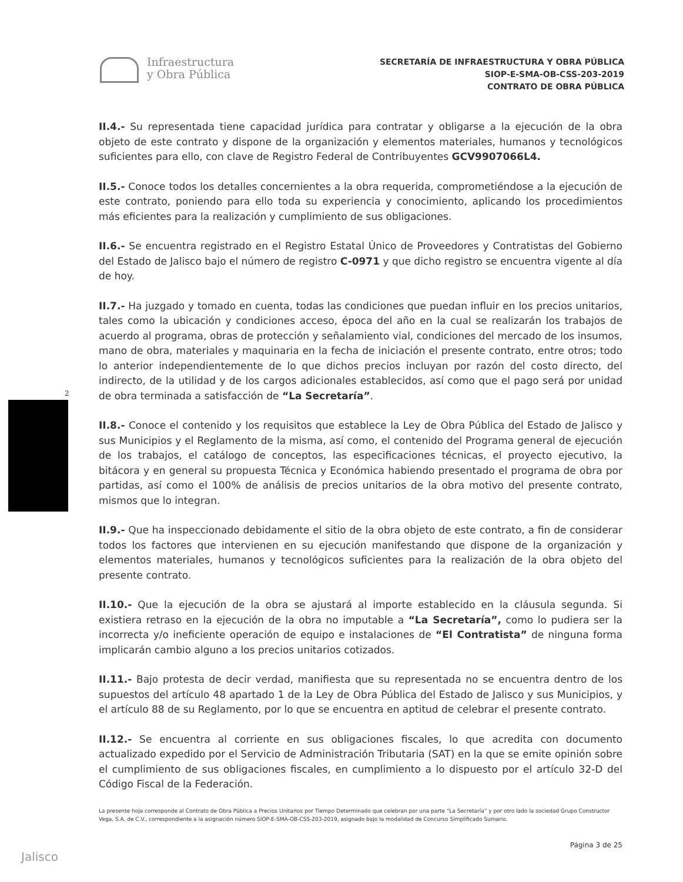Infraestructura
y Obra Pública
SECRETARÍA DE INFRAESTRUCTURA Y OBRA PÚBLICA
SIOP-E-SMA-OB-CSS-203-2019
CONTRATO DE OBRA PÚBLICA
2
II.4.- Su representada tiene capacidad jurídica para contratar y obligarse a la ejecución de la obra objeto de este contrato y dispone de la organización y elementos materiales, humanos y tecnológicos suficientes para ello, con clave de Registro Federal de Contribuyentes GCV9907066L4.
II.5.- Conoce todos los detalles concernientes a la obra requerida, comprometiéndose a la ejecución de este contrato, poniendo para ello toda su experiencia y conocimiento, aplicando los procedimientos más eficientes para la realización y cumplimiento de sus obligaciones.
II.6.- Se encuentra registrado en el Registro Estatal Único de Proveedores y Contratistas del Gobierno del Estado de Jalisco bajo el número de registro C-0971 y que dicho registro se encuentra vigente al día de hoy.
II.7.- Ha juzgado y tomado en cuenta, todas las condiciones que puedan influir en los precios unitarios, tales como la ubicación y condiciones acceso, época del año en la cual se realizarán los trabajos de acuerdo al programa, obras de protección y señalamiento vial, condiciones del mercado de los insumos, mano de obra, materiales y maquinaria en la fecha de iniciación el presente contrato, entre otros; todo lo anterior independientemente de lo que dichos precios incluyan por razón del costo directo, del indirecto, de la utilidad y de los cargos adicionales establecidos, así como que el pago será por unidad de obra terminada a satisfacción de “La Secretaría”.
II.8.- Conoce el contenido y los requisitos que establece la Ley de Obra Pública del Estado de Jalisco y sus Municipios y el Reglamento de la misma, así como, el contenido del Programa general de ejecución de los trabajos, el catálogo de conceptos, las especificaciones técnicas, el proyecto ejecutivo, la bitácora y en general su propuesta Técnica y Económica habiendo presentado el programa de obra por partidas, así como el 100% de análisis de precios unitarios de la obra motivo del presente contrato, mismos que lo integran.
II.9.- Que ha inspeccionado debidamente el sitio de la obra objeto de este contrato, a fin de considerar todos los factores que intervienen en su ejecución manifestando que dispone de la organización y elementos materiales, humanos y tecnológicos suficientes para la realización de la obra objeto del presente contrato.
II.10.- Que la ejecución de la obra se ajustará al importe establecido en la cláusula segunda. Si existiera retraso en la ejecución de la obra no imputable a “La Secretaría”, como lo pudiera ser la incorrecta y/o ineficiente operación de equipo e instalaciones de “El Contratista” de ninguna forma implicarán cambio alguno a los precios unitarios cotizados.
II.11.- Bajo protesta de decir verdad, manifiesta que su representada no se encuentra dentro de los supuestos del artículo 48 apartado 1 de la Ley de Obra Pública del Estado de Jalisco y sus Municipios, y el artículo 88 de su Reglamento, por lo que se encuentra en aptitud de celebrar el presente contrato.
II.12.- Se encuentra al corriente en sus obligaciones fiscales, lo que acredita con documento actualizado expedido por el Servicio de Administración Tributaria (SAT) en la que se emite opinión sobre el cumplimiento de sus obligaciones fiscales, en cumplimiento a lo dispuesto por el artículo 32-D del Código Fiscal de la Federación.
La presente hoja corresponde al Contrato de Obra Pública a Precios Unitarios por Tiempo Determinado que celebran por una parte “La Secretaría” y por otro lado la sociedad Grupo Constructor Vega, S.A. de C.V., correspondiente a la asignación número SIOP-E-SMA-OB-CSS-203-2019, asignado bajo la modalidad de Concurso Simplificado Sumario.
Página 3 de 25
Jalisco